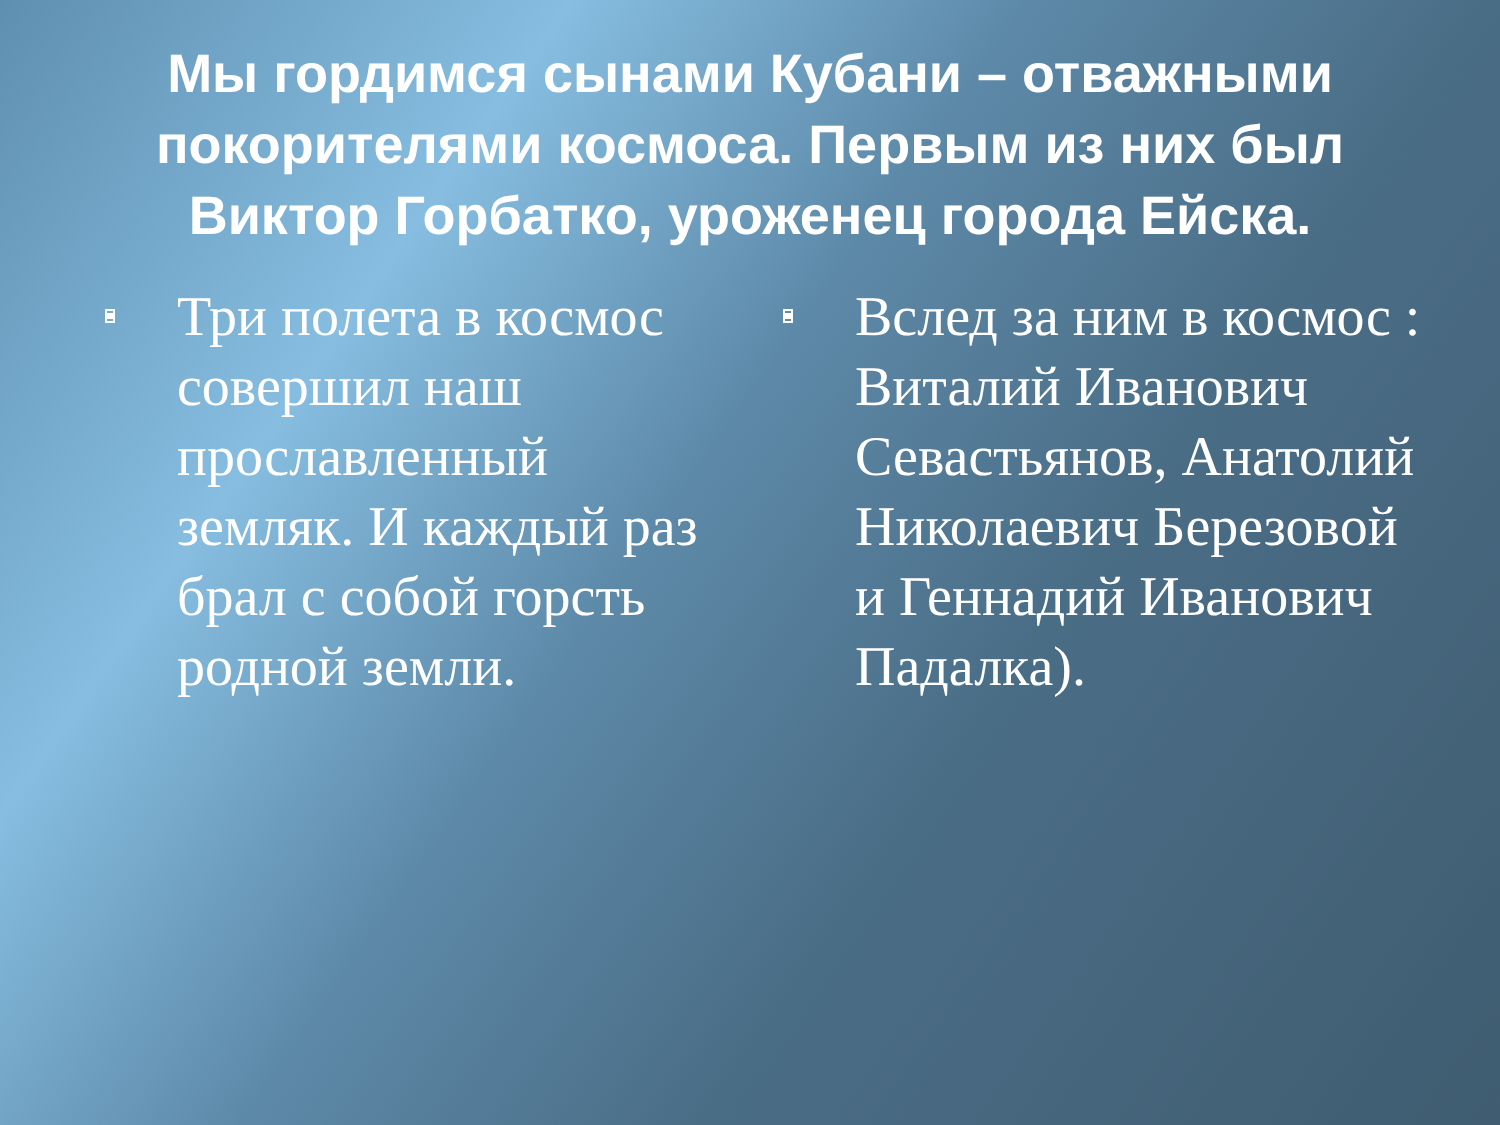Мы гордимся сынами Кубани – отважными покорителями космоса. Первым из них был Виктор Горбатко, уроженец города Ейска.
Три полета в космос совершил наш прославленный земляк. И каждый раз брал с собой горсть родной земли.
Вслед за ним в космос : Виталий Иванович Севастьянов, Анатолий Николаевич Березовой и Геннадий Иванович Падалка).